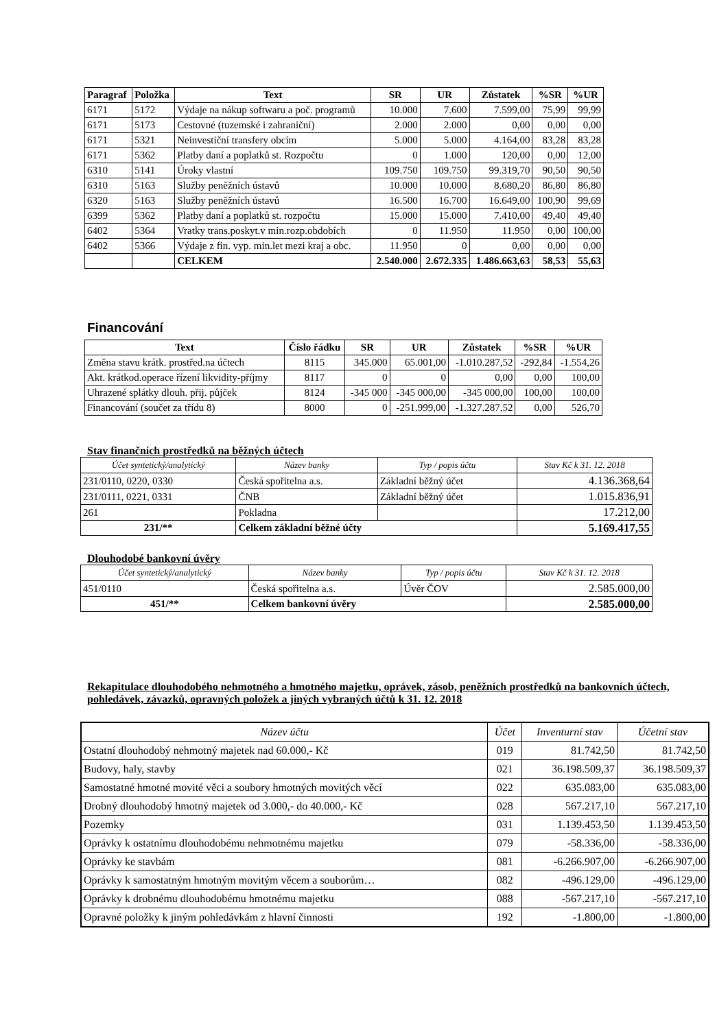| Paragraf | Položka | Text | SR | UR | Zůstatek | %SR | %UR |
| --- | --- | --- | --- | --- | --- | --- | --- |
| 6171 | 5172 | Výdaje na nákup softwaru a poč. programů | 10.000 | 7.600 | 7.599,00 | 75,99 | 99,99 |
| 6171 | 5173 | Cestovné (tuzemské i zahraniční) | 2.000 | 2.000 | 0,00 | 0,00 | 0,00 |
| 6171 | 5321 | Neinvestiční transfery obcím | 5.000 | 5.000 | 4.164,00 | 83,28 | 83,28 |
| 6171 | 5362 | Platby daní a poplatků st. Rozpočtu | 0 | 1.000 | 120,00 | 0,00 | 12,00 |
| 6310 | 5141 | Úroky vlastní | 109.750 | 109.750 | 99.319,70 | 90,50 | 90,50 |
| 6310 | 5163 | Služby peněžních ústavů | 10.000 | 10.000 | 8.680,20 | 86,80 | 86,80 |
| 6320 | 5163 | Služby peněžních ústavů | 16.500 | 16.700 | 16.649,00 | 100,90 | 99,69 |
| 6399 | 5362 | Platby daní a poplatků st. rozpočtu | 15.000 | 15.000 | 7.410,00 | 49,40 | 49,40 |
| 6402 | 5364 | Vratky trans.poskyt.v min.rozp.obdobích | 0 | 11.950 | 11.950 | 0,00 | 100,00 |
| 6402 | 5366 | Výdaje z fin. vyp. min.let mezi kraj a obc. | 11.950 | 0 | 0,00 | 0,00 | 0,00 |
| | | CELKEM | 2.540.000 | 2.672.335 | 1.486.663,63 | 58,53 | 55,63 |
Financování
| Text | Číslo řádku | SR | UR | Zůstatek | %SR | %UR |
| --- | --- | --- | --- | --- | --- | --- |
| Změna stavu krátk. prostřed.na účtech | 8115 | 345.000 | 65.001,00 | -1.010.287,52 | -292,84 | -1.554,26 |
| Akt. krátkod.operace řízení likvidity-příjmy | 8117 | 0 | 0 | 0,00 | 0,00 | 100,00 |
| Uhrazené splátky dlouh. přij. půjček | 8124 | -345 000 | -345 000,00 | -345 000,00 | 100,00 | 100,00 |
| Financování (součet za třídu 8) | 8000 | 0 | -251.999,00 | -1.327.287,52 | 0,00 | 526,70 |
Stav finančních prostředků na běžných účtech
| Účet syntetický/analytický | Název banky | Typ / popis účtu | Stav Kč k 31. 12. 2018 |
| 231/0110, 0220, 0330 | Česká spořitelna a.s. | Základní běžný účet | 4.136.368,64 |
| 231/0111, 0221, 0331 | ČNB | Základní běžný účet | 1.015.836,91 |
| 261 | Pokladna | | 17.212,00 |
| 231/** | Celkem základní běžné účty | | 5.169.417,55 |
Dlouhodobé bankovní úvěry
| Účet syntetický/analytický | Název banky | Typ / popis účtu | Stav Kč k 31. 12. 2018 |
| 451/0110 | Česká spořitelna a.s. | Úvěr ČOV | 2.585.000,00 |
| 451/** | Celkem bankovní úvěry | | 2.585.000,00 |
Rekapitulace dlouhodobého nehmotného a hmotného majetku, oprávek, zásob, peněžních prostředků na bankovních účtech, pohledávek, závazků, opravných položek a jiných vybraných účtů k 31. 12. 2018
| Název účtu | Účet | Inventurní stav | Účetní stav |
| Ostatní dlouhodobý nehmotný majetek nad 60.000,- Kč | 019 | 81.742,50 | 81.742,50 |
| Budovy, haly, stavby | 021 | 36.198.509,37 | 36.198.509,37 |
| Samostatné hmotné movité věci a soubory hmotných movitých věcí | 022 | 635.083,00 | 635.083,00 |
| Drobný dlouhodobý hmotný majetek od 3.000,- do 40.000,- Kč | 028 | 567.217,10 | 567.217,10 |
| Pozemky | 031 | 1.139.453,50 | 1.139.453,50 |
| Oprávky k ostatnímu dlouhodobému nehmotnému majetku | 079 | -58.336,00 | -58.336,00 |
| Oprávky ke stavbám | 081 | -6.266.907,00 | -6.266.907,00 |
| Oprávky k samostatným hmotným movitým věcem a souborům… | 082 | -496.129,00 | -496.129,00 |
| Oprávky k drobnému dlouhodobému hmotnému majetku | 088 | -567.217,10 | -567.217,10 |
| Opravné položky k jiným pohledávkám z hlavní činnosti | 192 | -1.800,00 | -1.800,00 |